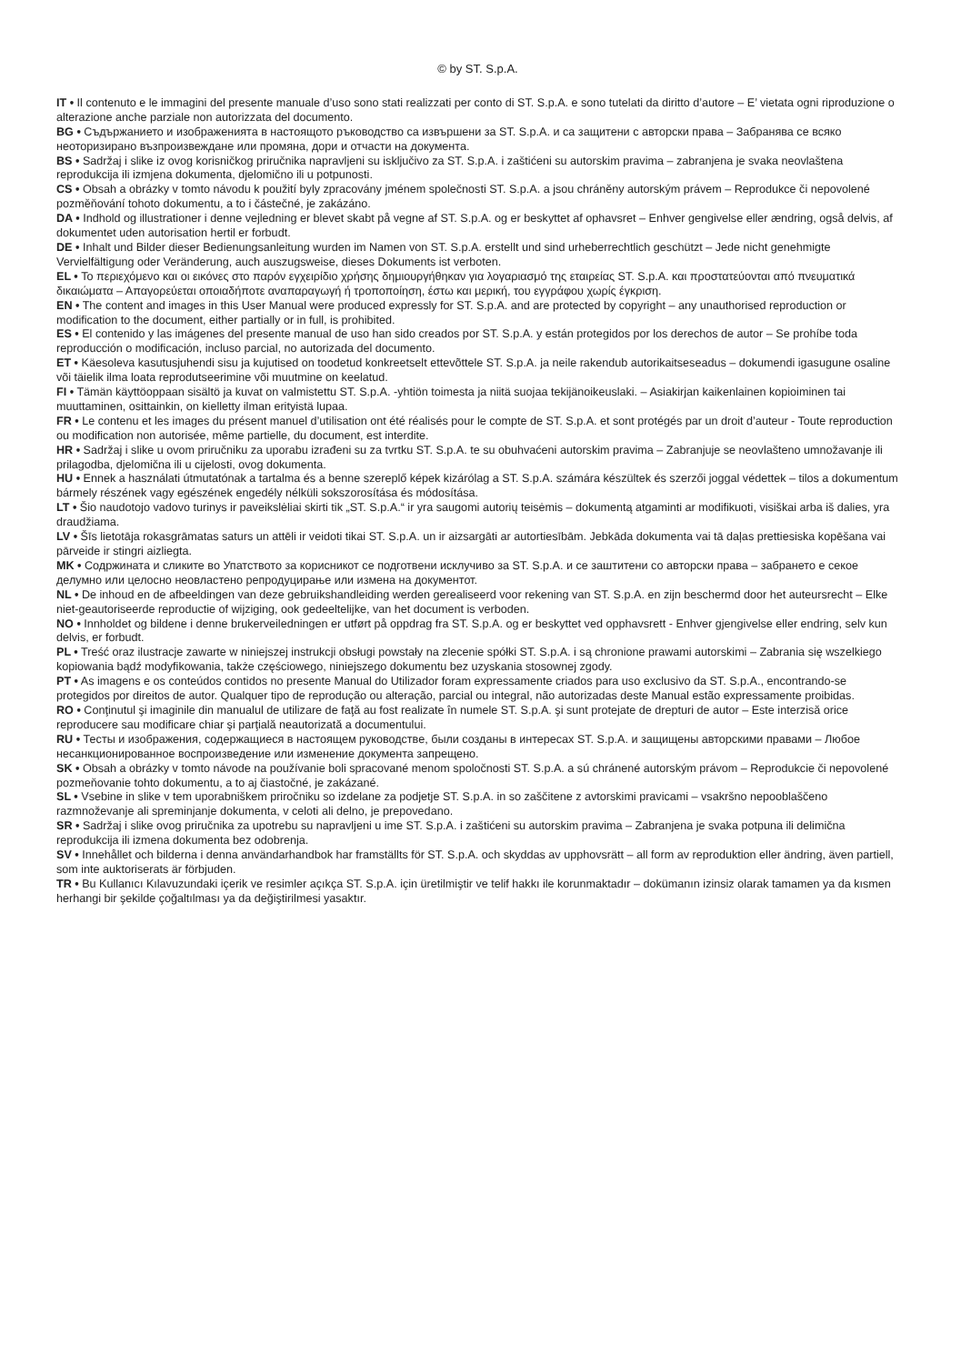© by ST. S.p.A.
IT • Il contenuto e le immagini del presente manuale d’uso sono stati realizzati per conto di ST. S.p.A. e sono tutelati da diritto d’autore – E’ vietata ogni riproduzione o alterazione anche parziale non autorizzata del documento.
BG • Съдържанието и изображенията в настоящото ръководство са извършени за ST. S.p.A. и са защитени с авторски права – Забранява се всяко неоторизирано възпроизвеждане или промяна, дори и отчасти на документа.
BS • Sadržaj i slike iz ovog korisničkog priručnika napravljeni su isključivo za ST. S.p.A. i zaštićeni su autorskim pravima – zabranjena je svaka neovlaštena reprodukcija ili izmjena dokumenta, djelomično ili u potpunosti.
CS • Obsah a obrázky v tomto návodu k použití byly zpracovány jménem společnosti ST. S.p.A. a jsou chráněny autorským právem – Reprodukce či nepovolené pozměňování tohoto dokumentu, a to i částečné, je zakázáno.
DA • Indhold og illustrationer i denne vejledning er blevet skabt på vegne af ST. S.p.A. og er beskyttet af ophavsret – Enhver gengivelse eller ændring, også delvis, af dokumentet uden autorisation hertil er forbudt.
DE • Inhalt und Bilder dieser Bedienungsanleitung wurden im Namen von ST. S.p.A. erstellt und sind urheberrechtlich geschützt – Jede nicht genehmigte Vervielfältigung oder Veränderung, auch auszugsweise, dieses Dokuments ist verboten.
EL • Το περιεχόμενο και οι εικόνες στο παρόν εγχειρίδιο χρήσης δημιουργήθηκαν για λογαριασμό της εταιρείας ST. S.p.A. και προστατεύονται από πνευματικά δικαιώματα – Απαγορεύεται οποιαδήποτε αναπαραγωγή ή τροποποίηση, έστω και μερική, του εγγράφου χωρίς έγκριση.
EN • The content and images in this User Manual were produced expressly for ST. S.p.A. and are protected by copyright – any unauthorised reproduction or modification to the document, either partially or in full, is prohibited.
ES • El contenido y las imágenes del presente manual de uso han sido creados por ST. S.p.A. y están protegidos por los derechos de autor – Se prohíbe toda reproducción o modificación, incluso parcial, no autorizada del documento.
ET • Käesoleva kasutusjuhendi sisu ja kujutised on toodetud konkreetselt ettevõttele ST. S.p.A. ja neile rakendub autorikaitseseadus – dokumendi igasugune osaline või täielik ilma loata reprodutseerimine või muutmine on keelatud.
FI • Tämän käyttöoppaan sisältö ja kuvat on valmistettu ST. S.p.A. -yhtiön toimesta ja niitä suojaa tekijänoikeuslaki. – Asiakirjan kaikenlainen kopioiminen tai muuttaminen, osittainkin, on kielletty ilman erityistä lupaa.
FR • Le contenu et les images du présent manuel d’utilisation ont été réalisés pour le compte de ST. S.p.A. et sont protégés par un droit d’auteur - Toute reproduction ou modification non autorisée, même partielle, du document, est interdite.
HR • Sadržaj i slike u ovom priručniku za uporabu izrađeni su za tvrtku ST. S.p.A. te su obuhvaćeni autorskim pravima – Zabranjuje se neovlašteno umnožavanje ili prilagodba, djelomična ili u cijelosti, ovog dokumenta.
HU • Ennek a használati útmutatónak a tartalma és a benne szereplő képek kizárólag a ST. S.p.A. számára készültek és szerzői joggal védettek – tilos a dokumentum bármely részének vagy egészének engedély nélküli sokszorosítása és módosítása.
LT • Šio naudotojo vadovo turinys ir paveikslėliai skirti tik „ST. S.p.A.“ ir yra saugomi autorių teisėmis – dokumentą atgaminti ar modifikuoti, visiškai arba iš dalies, yra draudžiama.
LV • Šīs lietotāja rokasgrāmatas saturs un attēli ir veidoti tikai ST. S.p.A. un ir aizsargāti ar autortiesībām. Jebkāda dokumenta vai tā daļas prettiesiska kopēšana vai pārveide ir stingri aizliegta.
MK • Содржината и сликите во Упатството за корисникот се подготвени исклучиво за ST. S.p.A. и се заштитени со авторски права – забрането е секое делумно или целосно неовластено репродуцирање или измена на документот.
NL • De inhoud en de afbeeldingen van deze gebruikshandleiding werden gerealiseerd voor rekening van ST. S.p.A. en zijn beschermd door het auteursrecht – Elke niet-geautoriseerde reproductie of wijziging, ook gedeeltelijke, van het document is verboden.
NO • Innholdet og bildene i denne brukerveiledningen er utført på oppdrag fra ST. S.p.A. og er beskyttet ved opphavsrett - Enhver gjengivelse eller endring, selv kun delvis, er forbudt.
PL • Treść oraz ilustracje zawarte w niniejszej instrukcji obsługi powstały na zlecenie spółki ST. S.p.A. i są chronione prawami autorskimi – Zabrania się wszelkiego kopiowania bądź modyfikowania, także częściowego, niniejszego dokumentu bez uzyskania stosownej zgody.
PT • As imagens e os conteúdos contidos no presente Manual do Utilizador foram expressamente criados para uso exclusivo da ST. S.p.A., encontrando-se protegidos por direitos de autor. Qualquer tipo de reprodução ou alteração, parcial ou integral, não autorizadas deste Manual estão expressamente proibidas.
RO • Conţinutul şi imaginile din manualul de utilizare de faţă au fost realizate în numele ST. S.p.A. şi sunt protejate de drepturi de autor – Este interzisă orice reproducere sau modificare chiar şi parţială neautorizată a documentului.
RU • Тесты и изображения, содержащиеся в настоящем руководстве, были созданы в интересах ST. S.p.A. и защищены авторскими правами – Любое несанкционированное воспроизведение или изменение документа запрещено.
SK • Obsah a obrázky v tomto návode na používanie boli spracované menom spoločnosti ST. S.p.A. a sú chránené autorským právom – Reprodukcie či nepovolené pozmeňovanie tohto dokumentu, a to aj čiastočné, je zakázané.
SL • Vsebine in slike v tem uporabniškem priročniku so izdelane za podjetje ST. S.p.A. in so zaščitene z avtorskimi pravicami – vsakršno nepooblaščeno razmnoževanje ali spreminjanje dokumenta, v celoti ali delno, je prepovedano.
SR • Sadržaj i slike ovog priručnika za upotrebu su napravljeni u ime ST. S.p.A. i zaštićeni su autorskim pravima – Zabranjena je svaka potpuna ili delimična reprodukcija ili izmena dokumenta bez odobrenja.
SV • Innehållet och bilderna i denna användarhandbok har framställts för ST. S.p.A. och skyddas av upphovsrätt – all form av reproduktion eller ändring, även partiell, som inte auktoriserats är förbjuden.
TR • Bu Kullanıcı Kılavuzundaki içerik ve resimler açıkça ST. S.p.A. için üretilmiştir ve telif hakkı ile korunmaktadır – dokümanın izinsiz olarak tamamen ya da kısmen herhangi bir şekilde çoğaltılması ya da değiştirilmesi yasaktır.